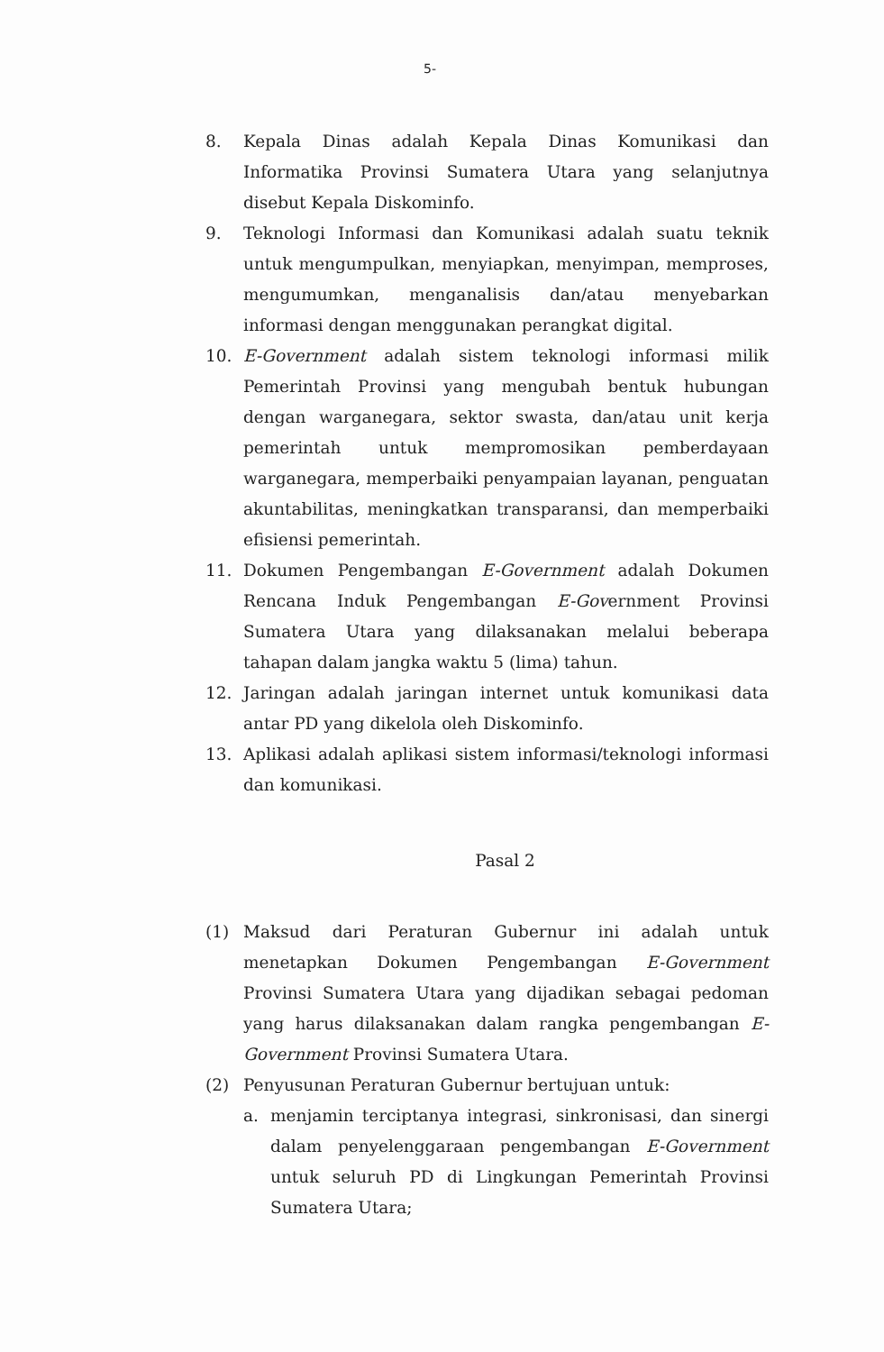5-
8. Kepala Dinas adalah Kepala Dinas Komunikasi dan Informatika Provinsi Sumatera Utara yang selanjutnya disebut Kepala Diskominfo.
9. Teknologi Informasi dan Komunikasi adalah suatu teknik untuk mengumpulkan, menyiapkan, menyimpan, memproses, mengumumkan, menganalisis dan/atau menyebarkan informasi dengan menggunakan perangkat digital.
10. E-Government adalah sistem teknologi informasi milik Pemerintah Provinsi yang mengubah bentuk hubungan dengan warganegara, sektor swasta, dan/atau unit kerja pemerintah untuk mempromosikan pemberdayaan warganegara, memperbaiki penyampaian layanan, penguatan akuntabilitas, meningkatkan transparansi, dan memperbaiki efisiensi pemerintah.
11. Dokumen Pengembangan E-Government adalah Dokumen Rencana Induk Pengembangan E-Government Provinsi Sumatera Utara yang dilaksanakan melalui beberapa tahapan dalam jangka waktu 5 (lima) tahun.
12. Jaringan adalah jaringan internet untuk komunikasi data antar PD yang dikelola oleh Diskominfo.
13. Aplikasi adalah aplikasi sistem informasi/teknologi informasi dan komunikasi.
Pasal 2
(1) Maksud dari Peraturan Gubernur ini adalah untuk menetapkan Dokumen Pengembangan E-Government Provinsi Sumatera Utara yang dijadikan sebagai pedoman yang harus dilaksanakan dalam rangka pengembangan E-Government Provinsi Sumatera Utara.
(2) Penyusunan Peraturan Gubernur bertujuan untuk:
a. menjamin terciptanya integrasi, sinkronisasi, dan sinergi dalam penyelenggaraan pengembangan E-Government untuk seluruh PD di Lingkungan Pemerintah Provinsi Sumatera Utara;